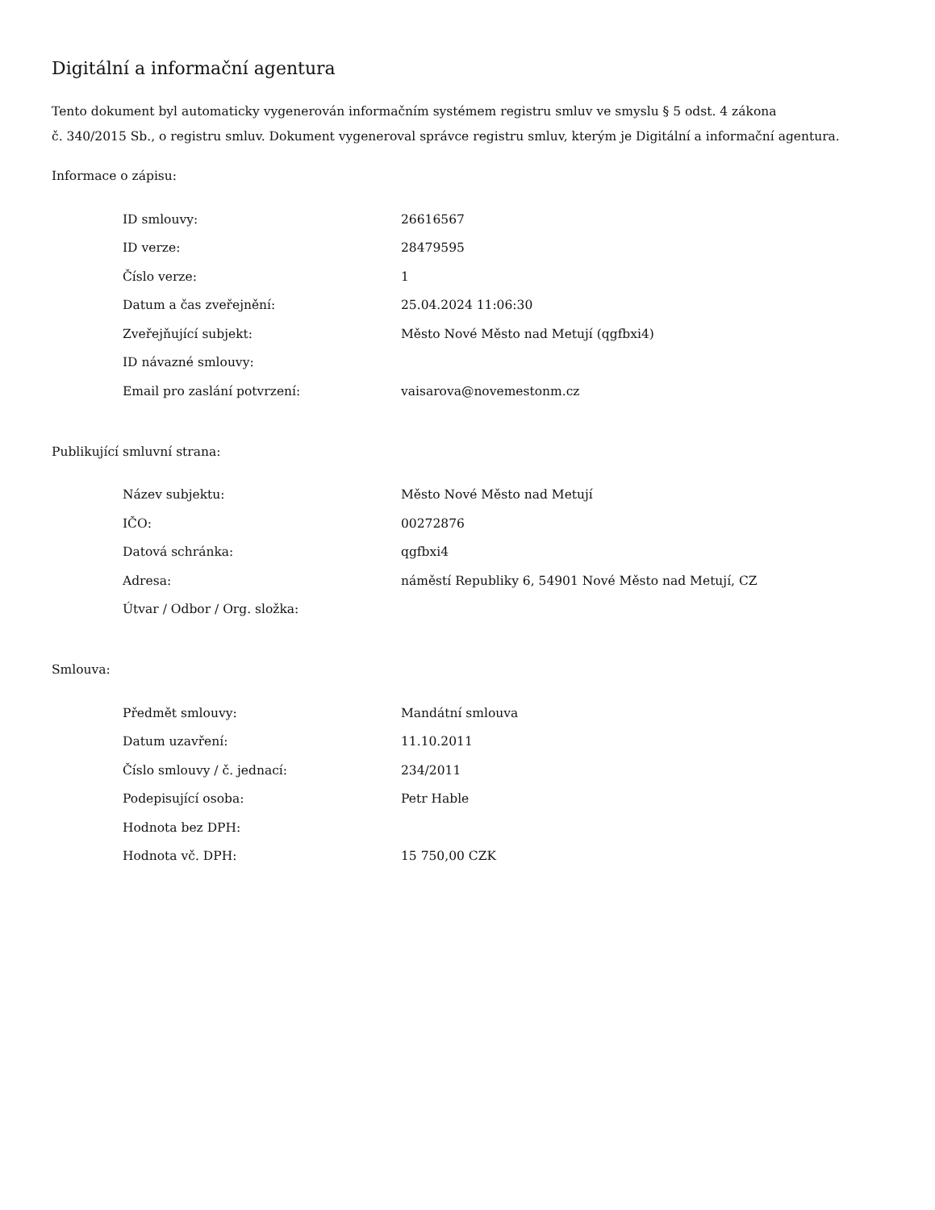Digitální a informační agentura
Tento dokument byl automaticky vygenerován informačním systémem registru smluv ve smyslu § 5 odst. 4 zákona
č. 340/2015 Sb., o registru smluv. Dokument vygeneroval správce registru smluv, kterým je Digitální a informační agentura.
Informace o zápisu:
| ID smlouvy: | 26616567 |
| ID verze: | 28479595 |
| Číslo verze: | 1 |
| Datum a čas zveřejnění: | 25.04.2024 11:06:30 |
| Zveřejňující subjekt: | Město Nové Město nad Metují (qgfbxi4) |
| ID návazné smlouvy: | |
| Email pro zaslání potvrzení: | vaisarova@novemestonm.cz |
Publikující smluvní strana:
| Název subjektu: | Město Nové Město nad Metují |
| IČO: | 00272876 |
| Datová schránka: | qgfbxi4 |
| Adresa: | náměstí Republiky 6, 54901 Nové Město nad Metují, CZ |
| Útvar / Odbor / Org. složka: | |
Smlouva:
| Předmět smlouvy: | Mandátní smlouva |
| Datum uzavření: | 11.10.2011 |
| Číslo smlouvy / č. jednací: | 234/2011 |
| Podepisující osoba: | Petr Hable |
| Hodnota bez DPH: | |
| Hodnota vč. DPH: | 15 750,00 CZK |